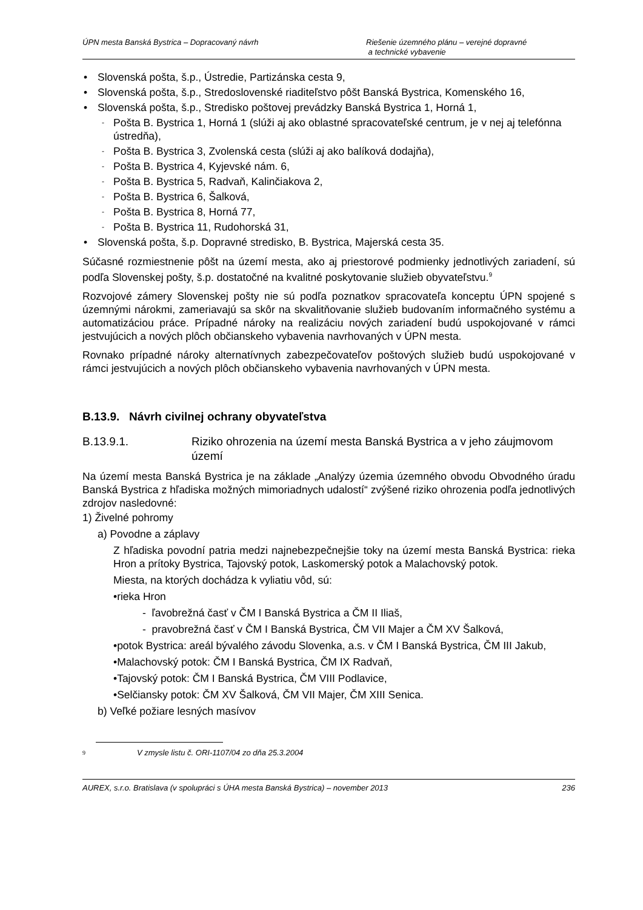ÚPN mesta Banská Bystrica – Dopracovaný návrh Riešenie územného plánu – verejné dopravné
a technické vybavenie
Slovenská pošta, š.p., Ústredie, Partizánska cesta 9,
Slovenská pošta, š.p., Stredoslovenské riaditeľstvo pôšt Banská Bystrica, Komenského 16,
Slovenská pošta, š.p., Stredisko poštovej prevádzky Banská Bystrica 1, Horná 1,
Pošta B. Bystrica 1, Horná 1 (slúži aj ako oblastné spracovateľské centrum, je v nej aj telefónna ústredňa),
Pošta B. Bystrica 3, Zvolenská cesta (slúži aj ako balíková dodajňa),
Pošta B. Bystrica 4, Kyjevské nám. 6,
Pošta B. Bystrica 5, Radvaň, Kalinčiakova 2,
Pošta B. Bystrica 6, Šalková,
Pošta B. Bystrica 8, Horná 77,
Pošta B. Bystrica 11, Rudohorská 31,
Slovenská pošta, š.p. Dopravné stredisko, B. Bystrica, Majerská cesta 35.
Súčasné rozmiestnenie pôšt na území mesta, ako aj priestorové podmienky jednotlivých zariadení, sú podľa Slovenskej pošty, š.p. dostatočné na kvalitné poskytovanie služieb obyvateľstvu.<sup>9</sup>
Rozvojové zámery Slovenskej pošty nie sú podľa poznatkov spracovateľa konceptu ÚPN spojené s územnými nárokmi, zameriavajú sa skôr na skvalitňovanie služieb budovaním informačného systému a automatizáciou práce. Prípadné nároky na realizáciu nových zariadení budú uspokojované v rámci jestvujúcich a nových plôch občianskeho vybavenia navrhovaných v ÚPN mesta.
Rovnako prípadné nároky alternatívnych zabezpečovateľov poštových služieb budú uspokojované v rámci jestvujúcich a nových plôch občianskeho vybavenia navrhovaných v ÚPN mesta.
B.13.9. Návrh civilnej ochrany obyvateľstva
B.13.9.1. Riziko ohrozenia na území mesta Banská Bystrica a v jeho záujmovom území
Na území mesta Banská Bystrica je na základe „Analýzy územia územného obvodu Obvodného úradu Banská Bystrica z hľadiska možných mimoriadnych udalostí“ zvýšené riziko ohrozenia podľa jednotlivých zdrojov nasledovné:
1) Živelné pohromy
a) Povodne a záplavy
Z hľadiska povodní patria medzi najnebezpečnejšie toky na území mesta Banská Bystrica: rieka Hron a prítoky Bystrica, Tajovský potok, Laskomerský potok a Malachovský potok.
Miesta, na ktorých dochádza k vyliatiu vôd, sú:
•rieka Hron
- ľavobrežná časť v ČM I Banská Bystrica a ČM II Iliaš,
- pravobrežná časť v ČM I Banská Bystrica, ČM VII Majer a ČM XV Šalková,
•potok Bystrica: areál bývalého závodu Slovenka, a.s. v ČM I Banská Bystrica, ČM III Jakub,
•Malachovský potok: ČM I Banská Bystrica, ČM IX Radvaň,
•Tajovský potok: ČM I Banská Bystrica, ČM VIII Podlavice,
•Selčiansky potok: ČM XV Šalková, ČM VII Majer, ČM XIII Senica.
b) Veľké požiare lesných masívov
9 V zmysle listu č. ORI-1107/04 zo dňa 25.3.2004
AUREX, s.r.o. Bratislava (v spolupráci s ÚHA mesta Banská Bystrica) – november 2013 236